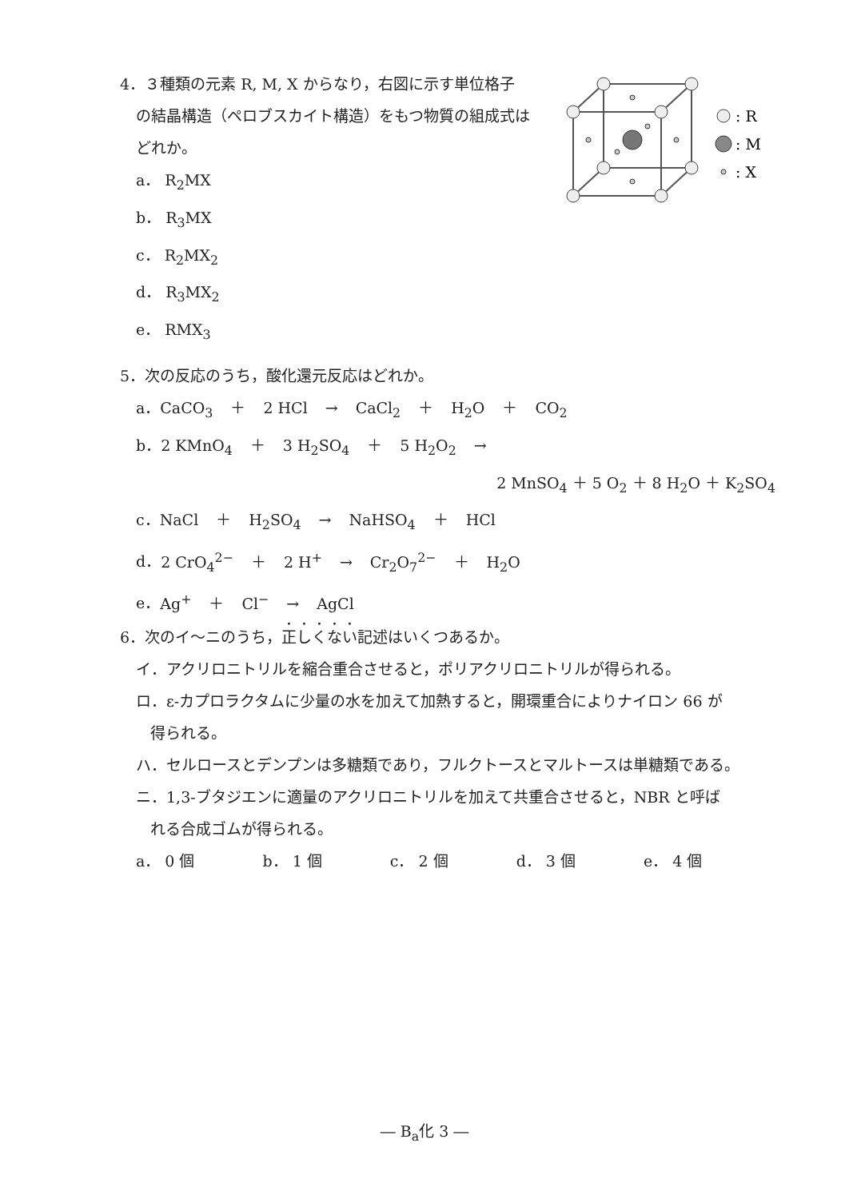4．３種類の元素 R, M, X からなり，右図に示す単位格子
の結晶構造（ペロブスカイト構造）をもつ物質の組成式は
どれか。
a． R<sub>2</sub>MX
b． R<sub>3</sub>MX
c． R<sub>2</sub>MX<sub>2</sub>
d． R<sub>3</sub>MX<sub>2</sub>
e． RMX<sub>3</sub>
: R
: M
: X
5．次の反応のうち，酸化還元反応はどれか。
a．CaCO<sub>3</sub> ＋ 2 HCl → CaCl<sub>2</sub> ＋ H<sub>2</sub>O ＋ CO<sub>2</sub>
b．2 KMnO<sub>4</sub> ＋ 3 H<sub>2</sub>SO<sub>4</sub> ＋ 5 H<sub>2</sub>O<sub>2</sub> →
2 MnSO<sub>4</sub> ＋ 5 O<sub>2</sub> ＋ 8 H<sub>2</sub>O ＋ K<sub>2</sub>SO<sub>4</sub>
c．NaCl ＋ H<sub>2</sub>SO<sub>4</sub> → NaHSO<sub>4</sub> ＋ HCl
d．2 CrO<sub>4</sub><sup>2−</sup> ＋ 2 H<sup>+</sup> → Cr<sub>2</sub>O<sub>7</sub><sup>2−</sup> ＋ H<sub>2</sub>O
e．Ag<sup>+</sup> ＋ Cl<sup>−</sup> → AgCl
6．次のイ～ニのうち，正しくない記述はいくつあるか。
イ．アクリロニトリルを縮合重合させると，ポリアクリロニトリルが得られる。
ロ．ε-カプロラクタムに少量の水を加えて加熱すると，開環重合によりナイロン 66 が
得られる。
ハ．セルロースとデンプンは多糖類であり，フルクトースとマルトースは単糖類である。
ニ．1,3-ブタジエンに適量のアクリロニトリルを加えて共重合させると，NBR と呼ば
れる合成ゴムが得られる。
a． 0 個 b． 1 個 c． 2 個 d． 3 個 e． 4 個
― B<sub>a</sub>化 3 ―